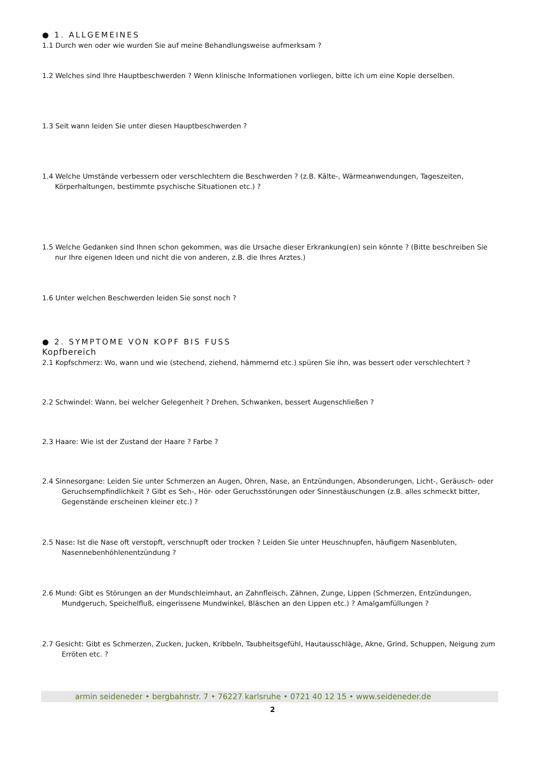● 1. ALLGEMEINES
1.1 Durch wen oder wie wurden Sie auf meine Behandlungsweise aufmerksam ?
1.2 Welches sind Ihre Hauptbeschwerden ? Wenn klinische Informationen vorliegen, bitte ich um eine Kopie derselben.
1.3 Seit wann leiden Sie unter diesen Hauptbeschwerden ?
1.4 Welche Umstände verbessern oder verschlechtern die Beschwerden ? (z.B. Kälte-, Wärmeanwendungen, Tageszeiten, Körperhaltungen, bestimmte psychische Situationen etc.) ?
1.5 Welche Gedanken sind Ihnen schon gekommen, was die Ursache dieser Erkrankung(en) sein könnte ? (Bitte beschreiben Sie nur Ihre eigenen Ideen und nicht die von anderen, z.B. die Ihres Arztes.)
1.6 Unter welchen Beschwerden leiden Sie sonst noch ?
● 2. SYMPTOME VON KOPF BIS FUSS
Kopfbereich
2.1 Kopfschmerz: Wo, wann und wie (stechend, ziehend, hämmernd etc.) spüren Sie ihn, was bessert oder verschlechtert ?
2.2 Schwindel: Wann, bei welcher Gelegenheit ? Drehen, Schwanken, bessert Augenschließen ?
2.3 Haare: Wie ist der Zustand der Haare ? Farbe ?
2.4 Sinnesorgane: Leiden Sie unter Schmerzen an Augen, Ohren, Nase, an Entzündungen, Absonderungen, Licht-, Geräusch- oder Geruchsempfindlichkeit ? Gibt es Seh-, Hör- oder Geruchsstörungen oder Sinnestäuschungen (z.B. alles schmeckt bitter, Gegenstände erscheinen kleiner etc.) ?
2.5 Nase: Ist die Nase oft verstopft, verschnupft oder trocken ? Leiden Sie unter Heuschnupfen, häufigem Nasenbluten, Nasennebenhöhlenentzündung ?
2.6 Mund: Gibt es Störungen an der Mundschleimhaut, an Zahnfleisch, Zähnen, Zunge, Lippen (Schmerzen, Entzündungen, Mundgeruch, Speichelfluß, eingerissene Mundwinkel, Bläschen an den Lippen etc.) ? Amalgamfüllungen ?
2.7 Gesicht: Gibt es Schmerzen, Zucken, Jucken, Kribbeln, Taubheitsgefühl, Hautausschläge, Akne, Grind, Schuppen, Neigung zum Erröten etc. ?
armin seideneder • bergbahnstr. 7 • 76227 karlsruhe • 0721 40 12 15 • www.seideneder.de
2